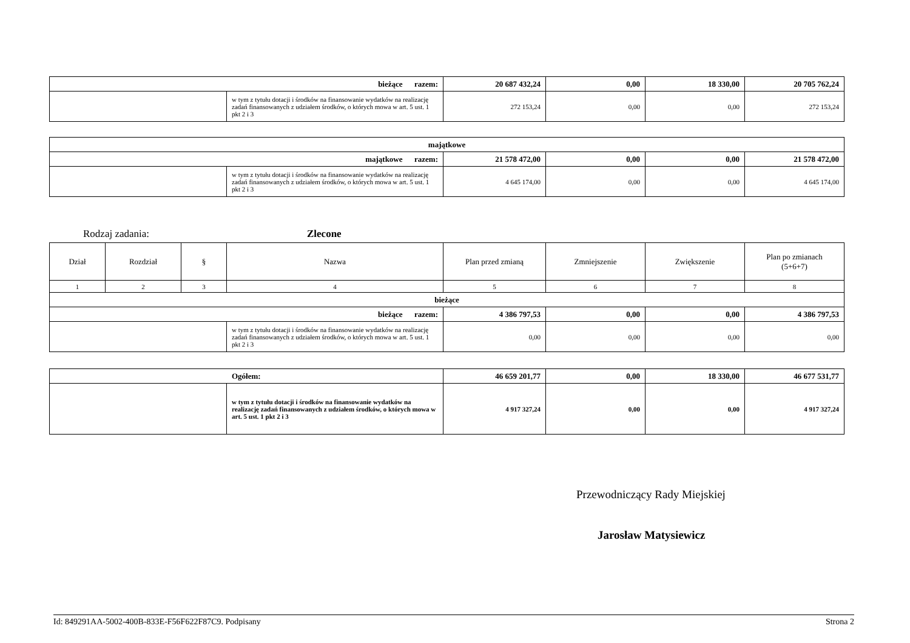| bieżące razem: | | 20 687 432,24 | 0,00 | 18 330,00 | 20 705 762,24 |
| | w tym z tytułu dotacji i środków na finansowanie wydatków na realizację zadań finansowanych z udziałem środków, o których mowa w art. 5 ust. 1 pkt 2 i 3 | 272 153,24 | 0,00 | 0,00 | 272 153,24 |
| majątkowe | | | | | |
| majątkowe razem: | | 21 578 472,00 | 0,00 | 0,00 | 21 578 472,00 |
| | w tym z tytułu dotacji i środków na finansowanie wydatków na realizację zadań finansowanych z udziałem środków, o których mowa w art. 5 ust. 1 pkt 2 i 3 | 4 645 174,00 | 0,00 | 0,00 | 4 645 174,00 |
Rodzaj zadania: Zlecone
| Dział | Rozdział | § | Nazwa | Plan przed zmianą | Zmniejszenie | Zwiększenie | Plan po zmianach (5+6+7) |
| 1 | 2 | 3 | 4 | 5 | 6 | 7 | 8 |
| bieżące | | | | | | | |
| bieżące razem: | | | | 4 386 797,53 | 0,00 | 0,00 | 4 386 797,53 |
| | | | w tym z tytułu dotacji i środków na finansowanie wydatków na realizację zadań finansowanych z udziałem środków, o których mowa w art. 5 ust. 1 pkt 2 i 3 | 0,00 | 0,00 | 0,00 | 0,00 |
| Ogółem: | | 46 659 201,77 | 0,00 | 18 330,00 | 46 677 531,77 |
| | w tym z tytułu dotacji i środków na finansowanie wydatków na realizację zadań finansowanych z udziałem środków, o których mowa w art. 5 ust. 1 pkt 2 i 3 | 4 917 327,24 | 0,00 | 0,00 | 4 917 327,24 |
Przewodniczący Rady Miejskiej
Jarosław Matysiewicz
Id: 849291AA-5002-400B-833E-F56F622F87C9. Podpisany Strona 2